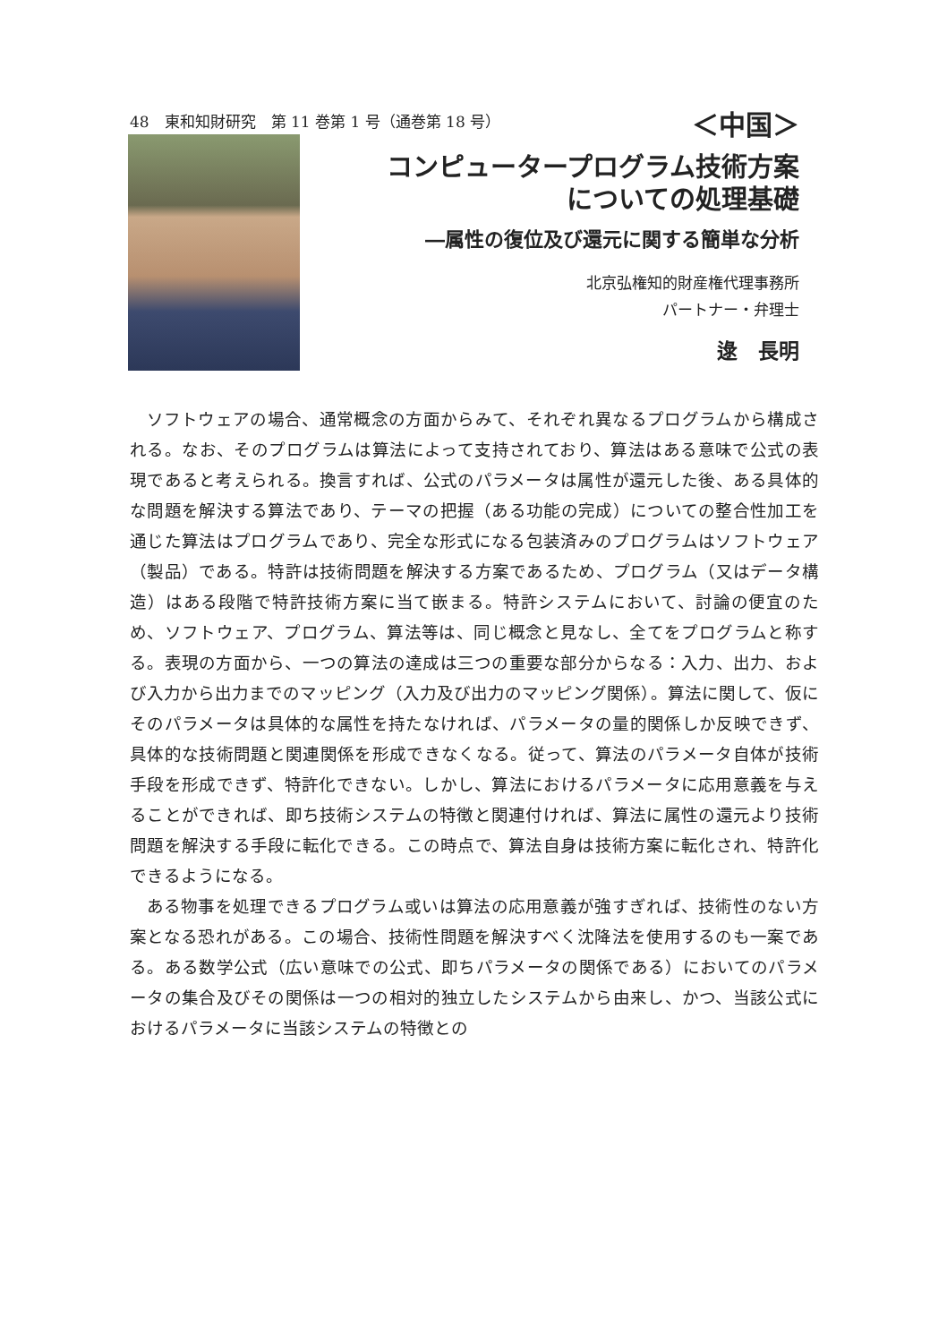48　東和知財研究　第 11 巻第 1 号（通巻第 18 号）
＜中国＞
コンピュータープログラム技術方案
についての処理基礎
―属性の復位及び還元に関する簡単な分析
北京弘権知的財産権代理事務所
パートナー・弁理士
逯　長明
ソフトウェアの場合、通常概念の方面からみて、それぞれ異なるプログラムから構成される。なお、そのプログラムは算法によって支持されており、算法はある意味で公式の表現であると考えられる。換言すれば、公式のパラメータは属性が還元した後、ある具体的な問題を解決する算法であり、テーマの把握（ある功能の完成）についての整合性加工を通じた算法はプログラムであり、完全な形式になる包装済みのプログラムはソフトウェア（製品）である。特許は技術問題を解決する方案であるため、プログラム（又はデータ構造）はある段階で特許技術方案に当て嵌まる。特許システムにおいて、討論の便宜のため、ソフトウェア、プログラム、算法等は、同じ概念と見なし、全てをプログラムと称する。表現の方面から、一つの算法の達成は三つの重要な部分からなる：入力、出力、および入力から出力までのマッピング（入力及び出力のマッピング関係）。算法に関して、仮にそのパラメータは具体的な属性を持たなければ、パラメータの量的関係しか反映できず、具体的な技術問題と関連関係を形成できなくなる。従って、算法のパラメータ自体が技術手段を形成できず、特許化できない。しかし、算法におけるパラメータに応用意義を与えることができれば、即ち技術システムの特徴と関連付ければ、算法に属性の還元より技術問題を解決する手段に転化できる。この時点で、算法自身は技術方案に転化され、特許化できるようになる。
ある物事を処理できるプログラム或いは算法の応用意義が強すぎれば、技術性のない方案となる恐れがある。この場合、技術性問題を解決すべく沈降法を使用するのも一案である。ある数学公式（広い意味での公式、即ちパラメータの関係である）においてのパラメータの集合及びその関係は一つの相対的独立したシステムから由来し、かつ、当該公式におけるパラメータに当該システムの特徴との